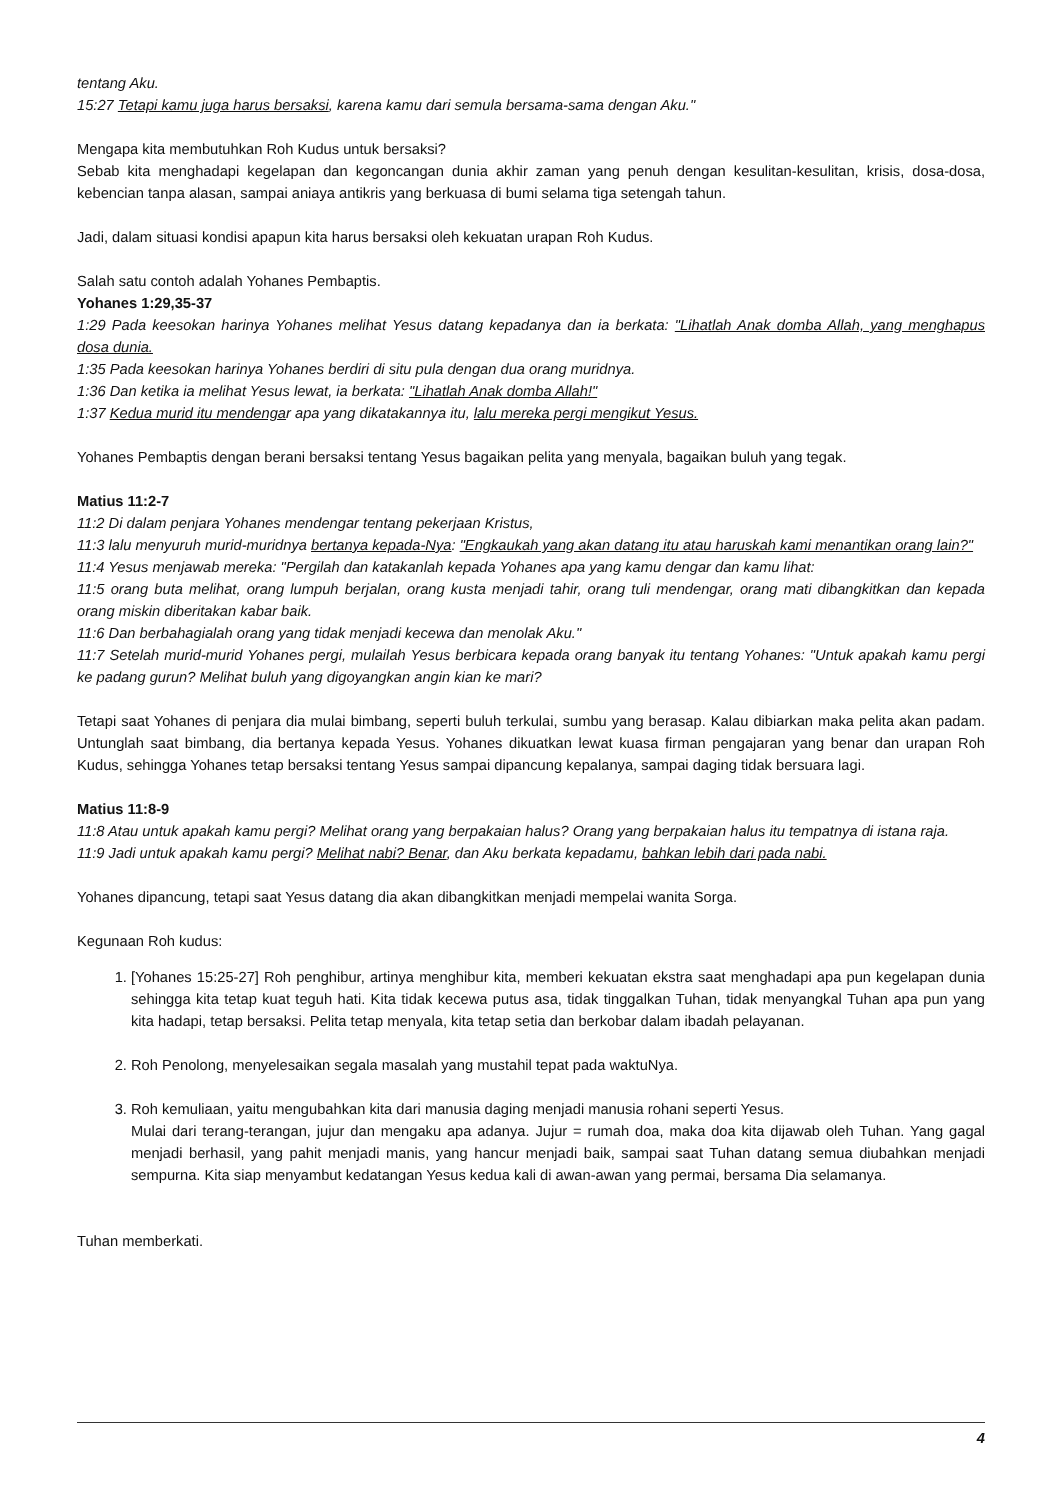tentang Aku.
15:27 Tetapi kamu juga harus bersaksi, karena kamu dari semula bersama-sama dengan Aku."
Mengapa kita membutuhkan Roh Kudus untuk bersaksi?
Sebab kita menghadapi kegelapan dan kegoncangan dunia akhir zaman yang penuh dengan kesulitan-kesulitan, krisis, dosa-dosa, kebencian tanpa alasan, sampai aniaya antikris yang berkuasa di bumi selama tiga setengah tahun.
Jadi, dalam situasi kondisi apapun kita harus bersaksi oleh kekuatan urapan Roh Kudus.
Salah satu contoh adalah Yohanes Pembaptis.
Yohanes 1:29,35-37
1:29 Pada keesokan harinya Yohanes melihat Yesus datang kepadanya dan ia berkata: "Lihatlah Anak domba Allah, yang menghapus dosa dunia.
1:35 Pada keesokan harinya Yohanes berdiri di situ pula dengan dua orang muridnya.
1:36 Dan ketika ia melihat Yesus lewat, ia berkata: "Lihatlah Anak domba Allah!"
1:37 Kedua murid itu mendengar apa yang dikatakannya itu, lalu mereka pergi mengikut Yesus.
Yohanes Pembaptis dengan berani bersaksi tentang Yesus bagaikan pelita yang menyala, bagaikan buluh yang tegak.
Matius 11:2-7
11:2 Di dalam penjara Yohanes mendengar tentang pekerjaan Kristus,
11:3 lalu menyuruh murid-muridnya bertanya kepada-Nya: "Engkaukah yang akan datang itu atau haruskah kami menantikan orang lain?"
11:4 Yesus menjawab mereka: "Pergilah dan katakanlah kepada Yohanes apa yang kamu dengar dan kamu lihat:
11:5 orang buta melihat, orang lumpuh berjalan, orang kusta menjadi tahir, orang tuli mendengar, orang mati dibangkitkan dan kepada orang miskin diberitakan kabar baik.
11:6 Dan berbahagialah orang yang tidak menjadi kecewa dan menolak Aku."
11:7 Setelah murid-murid Yohanes pergi, mulailah Yesus berbicara kepada orang banyak itu tentang Yohanes: "Untuk apakah kamu pergi ke padang gurun? Melihat buluh yang digoyangkan angin kian ke mari?
Tetapi saat Yohanes di penjara dia mulai bimbang, seperti buluh terkulai, sumbu yang berasap. Kalau dibiarkan maka pelita akan padam. Untunglah saat bimbang, dia bertanya kepada Yesus. Yohanes dikuatkan lewat kuasa firman pengajaran yang benar dan urapan Roh Kudus, sehingga Yohanes tetap bersaksi tentang Yesus sampai dipancung kepalanya, sampai daging tidak bersuara lagi.
Matius 11:8-9
11:8 Atau untuk apakah kamu pergi? Melihat orang yang berpakaian halus? Orang yang berpakaian halus itu tempatnya di istana raja.
11:9 Jadi untuk apakah kamu pergi? Melihat nabi? Benar, dan Aku berkata kepadamu, bahkan lebih dari pada nabi.
Yohanes dipancung, tetapi saat Yesus datang dia akan dibangkitkan menjadi mempelai wanita Sorga.
Kegunaan Roh kudus:
1. [Yohanes 15:25-27] Roh penghibur, artinya menghibur kita, memberi kekuatan ekstra saat menghadapi apa pun kegelapan dunia sehingga kita tetap kuat teguh hati. Kita tidak kecewa putus asa, tidak tinggalkan Tuhan, tidak menyangkal Tuhan apa pun yang kita hadapi, tetap bersaksi. Pelita tetap menyala, kita tetap setia dan berkobar dalam ibadah pelayanan.
2. Roh Penolong, menyelesaikan segala masalah yang mustahil tepat pada waktuNya.
3. Roh kemuliaan, yaitu mengubahkan kita dari manusia daging menjadi manusia rohani seperti Yesus.
Mulai dari terang-terangan, jujur dan mengaku apa adanya. Jujur = rumah doa, maka doa kita dijawab oleh Tuhan. Yang gagal menjadi berhasil, yang pahit menjadi manis, yang hancur menjadi baik, sampai saat Tuhan datang semua diubahkan menjadi sempurna. Kita siap menyambut kedatangan Yesus kedua kali di awan-awan yang permai, bersama Dia selamanya.
Tuhan memberkati.
4